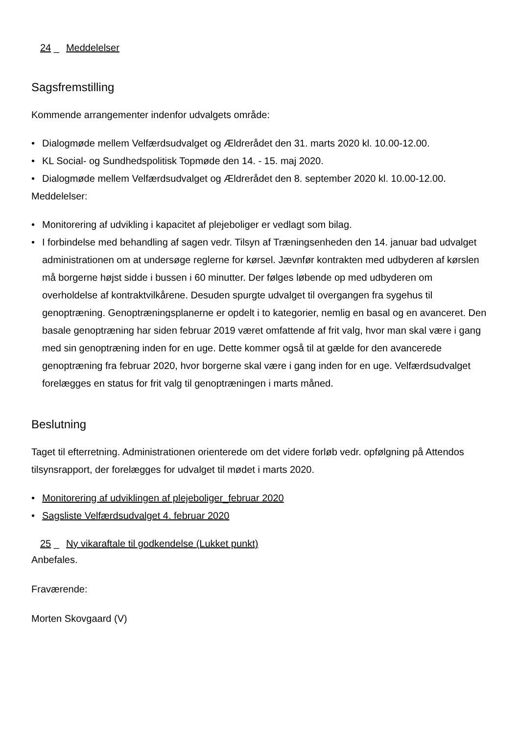24 _ Meddelelser
Sagsfremstilling
Kommende arrangementer indenfor udvalgets område:
• Dialogmøde mellem Velfærdsudvalget og Ældrerådet den 31. marts 2020 kl. 10.00-12.00.
• KL Social- og Sundhedspolitisk Topmøde den 14. - 15. maj 2020.
• Dialogmøde mellem Velfærdsudvalget og Ældrerådet den 8. september 2020 kl. 10.00-12.00.
Meddelelser:
• Monitorering af udvikling i kapacitet af plejeboliger er vedlagt som bilag.
• I forbindelse med behandling af sagen vedr. Tilsyn af Træningsenheden den 14. januar bad udvalget administrationen om at undersøge reglerne for kørsel. Jævnfør kontrakten med udbyderen af kørslen må borgerne højst sidde i bussen i 60 minutter. Der følges løbende op med udbyderen om overholdelse af kontraktvilkårene. Desuden spurgte udvalget til overgangen fra sygehus til genoptræning. Genoptræningsplanerne er opdelt i to kategorier, nemlig en basal og en avanceret. Den basale genoptræning har siden februar 2019 været omfattende af frit valg, hvor man skal være i gang med sin genoptræning inden for en uge. Dette kommer også til at gælde for den avancerede genoptræning fra februar 2020, hvor borgerne skal være i gang inden for en uge. Velfærdsudvalget forelægges en status for frit valg til genoptræningen i marts måned.
Beslutning
Taget til efterretning. Administrationen orienterede om det videre forløb vedr. opfølgning på Attendos tilsynsrapport, der forelægges for udvalget til mødet i marts 2020.
• Monitorering af udviklingen af plejeboliger_februar 2020
• Sagsliste Velfærdsudvalget 4. februar 2020
25 _ Ny vikaraftale til godkendelse (Lukket punkt)
Anbefales.
Fraværende:
Morten Skovgaard (V)